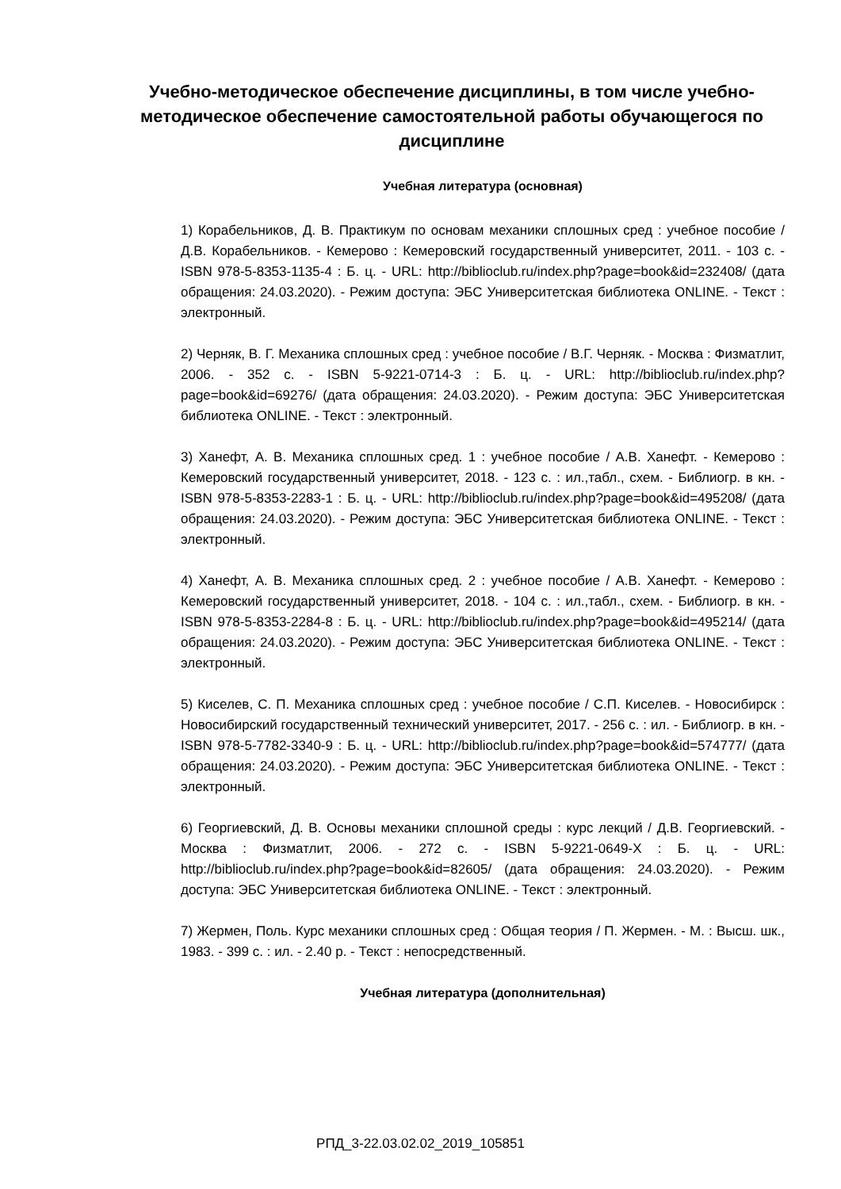Учебно-методическое обеспечение дисциплины, в том числе учебно-методическое обеспечение самостоятельной работы обучающегося по дисциплине
Учебная литература (основная)
1) Корабельников, Д. В. Практикум по основам механики сплошных сред : учебное пособие / Д.В. Корабельников. - Кемерово : Кемеровский государственный университет, 2011. - 103 с. - ISBN 978-5-8353-1135-4 : Б. ц. - URL: http://biblioclub.ru/index.php?page=book&id=232408/ (дата обращения: 24.03.2020). - Режим доступа: ЭБС Университетская библиотека ONLINE. - Текст : электронный.
2) Черняк, В. Г. Механика сплошных сред : учебное пособие / В.Г. Черняк. - Москва : Физматлит, 2006. - 352 с. - ISBN 5-9221-0714-3 : Б. ц. - URL: http://biblioclub.ru/index.php?page=book&id=69276/ (дата обращения: 24.03.2020). - Режим доступа: ЭБС Университетская библиотека ONLINE. - Текст : электронный.
3) Ханефт, А. В. Механика сплошных сред. 1 : учебное пособие / А.В. Ханефт. - Кемерово : Кемеровский государственный университет, 2018. - 123 с. : ил.,табл., схем. - Библиогр. в кн. - ISBN 978-5-8353-2283-1 : Б. ц. - URL: http://biblioclub.ru/index.php?page=book&id=495208/ (дата обращения: 24.03.2020). - Режим доступа: ЭБС Университетская библиотека ONLINE. - Текст : электронный.
4) Ханефт, А. В. Механика сплошных сред. 2 : учебное пособие / А.В. Ханефт. - Кемерово : Кемеровский государственный университет, 2018. - 104 с. : ил.,табл., схем. - Библиогр. в кн. - ISBN 978-5-8353-2284-8 : Б. ц. - URL: http://biblioclub.ru/index.php?page=book&id=495214/ (дата обращения: 24.03.2020). - Режим доступа: ЭБС Университетская библиотека ONLINE. - Текст : электронный.
5) Киселев, С. П. Механика сплошных сред : учебное пособие / С.П. Киселев. - Новосибирск : Новосибирский государственный технический университет, 2017. - 256 с. : ил. - Библиогр. в кн. - ISBN 978-5-7782-3340-9 : Б. ц. - URL: http://biblioclub.ru/index.php?page=book&id=574777/ (дата обращения: 24.03.2020). - Режим доступа: ЭБС Университетская библиотека ONLINE. - Текст : электронный.
6) Георгиевский, Д. В. Основы механики сплошной среды : курс лекций / Д.В. Георгиевский. - Москва : Физматлит, 2006. - 272 с. - ISBN 5-9221-0649-X : Б. ц. - URL: http://biblioclub.ru/index.php?page=book&id=82605/ (дата обращения: 24.03.2020). - Режим доступа: ЭБС Университетская библиотека ONLINE. - Текст : электронный.
7) Жермен, Поль. Курс механики сплошных сред : Общая теория / П. Жермен. - М. : Высш. шк., 1983. - 399 с. : ил. - 2.40 р. - Текст : непосредственный.
Учебная литература (дополнительная)
РПД_3-22.03.02.02_2019_105851